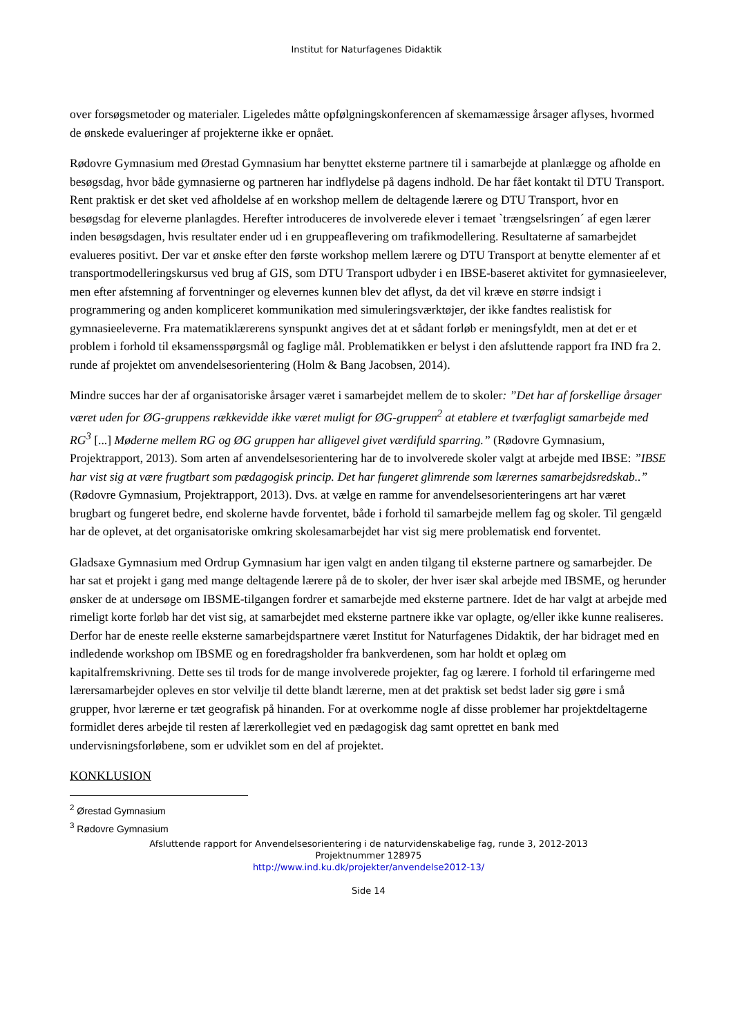Institut for Naturfagenes Didaktik
over forsøgsmetoder og materialer. Ligeledes måtte opfølgningskonferencen af skemamæssige årsager aflyses, hvormed de ønskede evalueringer af projekterne ikke er opnået.
Rødovre Gymnasium med Ørestad Gymnasium har benyttet eksterne partnere til i samarbejde at planlægge og afholde en besøgsdag, hvor både gymnasierne og partneren har indflydelse på dagens indhold. De har fået kontakt til DTU Transport. Rent praktisk er det sket ved afholdelse af en workshop mellem de deltagende lærere og DTU Transport, hvor en besøgsdag for eleverne planlagdes. Herefter introduceres de involverede elever i temaet `trængselsringen´ af egen lærer inden besøgsdagen, hvis resultater ender ud i en gruppeaflevering om trafikmodellering. Resultaterne af samarbejdet evalueres positivt. Der var et ønske efter den første workshop mellem lærere og DTU Transport at benytte elementer af et transportmodelleringskursus ved brug af GIS, som DTU Transport udbyder i en IBSE-baseret aktivitet for gymnasieelever, men efter afstemning af forventninger og elevernes kunnen blev det aflyst, da det vil kræve en større indsigt i programmering og anden kompliceret kommunikation med simuleringsværktøjer, der ikke fandtes realistisk for gymnasieeleverne. Fra matematiklærerens synspunkt angives det at et sådant forløb er meningsfyldt, men at det er et problem i forhold til eksamensspørgsmål og faglige mål. Problematikken er belyst i den afsluttende rapport fra IND fra 2. runde af projektet om anvendelsesorientering (Holm & Bang Jacobsen, 2014).
Mindre succes har der af organisatoriske årsager været i samarbejdet mellem de to skoler: ”Det har af forskellige årsager været uden for ØG-gruppens rækkevidde ikke været muligt for ØG-gruppen<sup>2</sup> at etablere et tværfagligt samarbejde med RG<sup>3</sup> [...] Møderne mellem RG og ØG gruppen har alligevel givet værdifuld sparring.” (Rødovre Gymnasium, Projektrapport, 2013). Som arten af anvendelsesorientering har de to involverede skoler valgt at arbejde med IBSE: ”IBSE har vist sig at være frugtbart som pædagogisk princip. Det har fungeret glimrende som lærernes samarbejdsredskab..” (Rødovre Gymnasium, Projektrapport, 2013). Dvs. at vælge en ramme for anvendelsesorienteringens art har været brugbart og fungeret bedre, end skolerne havde forventet, både i forhold til samarbejde mellem fag og skoler. Til gengæld har de oplevet, at det organisatoriske omkring skolesamarbejdet har vist sig mere problematisk end forventet.
Gladsaxe Gymnasium med Ordrup Gymnasium har igen valgt en anden tilgang til eksterne partnere og samarbejder. De har sat et projekt i gang med mange deltagende lærere på de to skoler, der hver især skal arbejde med IBSME, og herunder ønsker de at undersøge om IBSME-tilgangen fordrer et samarbejde med eksterne partnere. Idet de har valgt at arbejde med rimeligt korte forløb har det vist sig, at samarbejdet med eksterne partnere ikke var oplagte, og/eller ikke kunne realiseres. Derfor har de eneste reelle eksterne samarbejdspartnere været Institut for Naturfagenes Didaktik, der har bidraget med en indledende workshop om IBSME og en foredragsholder fra bankverdenen, som har holdt et oplæg om kapitalfremskrivning. Dette ses til trods for de mange involverede projekter, fag og lærere. I forhold til erfaringerne med lærersamarbejder opleves en stor velvilje til dette blandt lærerne, men at det praktisk set bedst lader sig gøre i små grupper, hvor lærerne er tæt geografisk på hinanden. For at overkomme nogle af disse problemer har projektdeltagerne formidlet deres arbejde til resten af lærerkollegiet ved en pædagogisk dag samt oprettet en bank med undervisningsforløbene, som er udviklet som en del af projektet.
KONKLUSION
<sup>2</sup> Ørestad Gymnasium
<sup>3</sup> Rødovre Gymnasium
Afsluttende rapport for Anvendelsesorientering i de naturvidenskabelige fag, runde 3, 2012-2013
Projektnummer 128975
http://www.ind.ku.dk/projekter/anvendelse2012-13/
Side 14